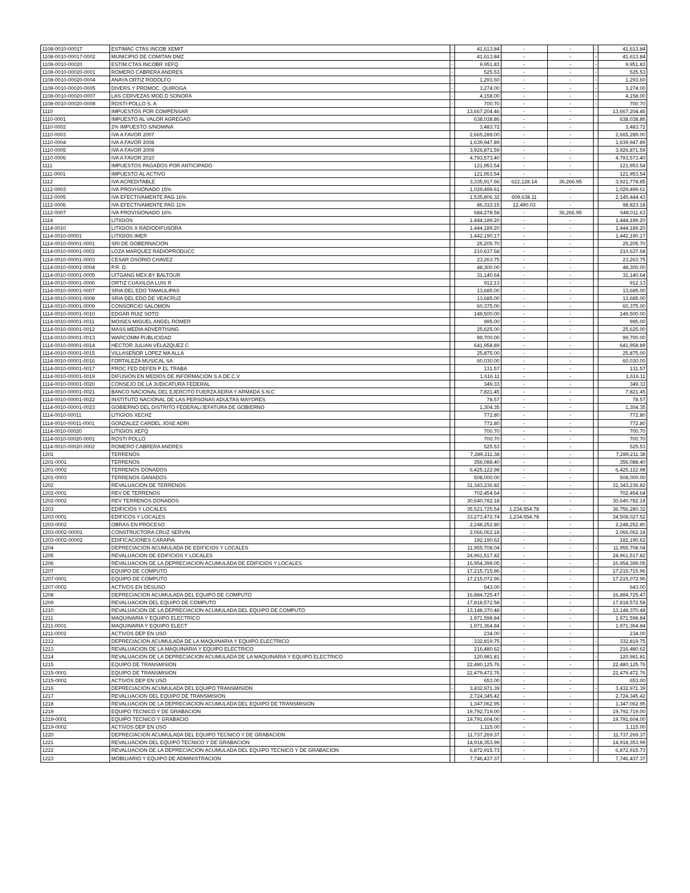| 1108-0010-00017 | ESTIMAC CTAS INCOB XEMIT | - | 41,613.84 | - | - | - | 41,613.84 |
| 1108-0010-00017-0002 | MUNICIPIO DE COMITAN DMZ | - | 41,613.84 | - | - | - | 41,613.84 |
| 1108-0010-00020 | ESTIM CTAS INCOBR XEFQ | - | 9,951.83 | - | - | - | 9,951.83 |
| 1108-0010-00020-0001 | ROMERO CABRERA ANDRES | - | 525.53 | - | - | - | 525.53 |
| 1108-0010-00020-0004 | ANAYA ORTIZ RODOLFO | - | 1,293.60 | - | - | - | 1,293.60 |
| 1108-0010-00020-0005 | DIVERS.Y PROMOC. QUIROGA | - | 3,274.00 | - | - | - | 3,274.00 |
| 1108-0010-00020-0007 | LAS CERVEZAS MOD.D SONORA | - | 4,158.00 | - | - | - | 4,158.00 |
| 1108-0010-00020-0008 | ROSTI-POLLO S. A | - | 700.70 | - | - | - | 700.70 |
| 1110 | IMPUESTOS POR COMPENSAR | | 13,667,204.46 | - | - | | 13,667,204.46 |
| 1110-0001 | IMPUESTO AL VALOR AGREGAO | | 638,038.86 | - | - | | 638,038.86 |
| 1110-0002 | 2% IMPUESTO S/NOMINA | | 3,483.72 | - | - | | 3,483.72 |
| 1110-0003 | IVA A FAVOR 2007 | | 2,665,289.00 | - | - | | 2,665,289.00 |
| 1110-0004 | IVA A FAVOR 2008 | | 1,639,947.89 | - | - | | 1,639,947.89 |
| 1110-0005 | IVA A FAVOR 2009 | | 3,926,871.59 | - | - | | 3,926,871.59 |
| 1110-0006 | IVA A FAVOR 2010 | | 4,793,573.40 | - | - | | 4,793,573.40 |
| 1111 | IMPUESTOS PAGADOS POR ANTICIPADO | | 121,953.54 | - | - | | 121,953.54 |
| 1111-0001 | IMPUESTO AL ACTIVO | | 121,953.54 | - | - | | 121,953.54 |
| 1112 | IVA ACREDITABLE | | 3,335,917.66 | 622,128.14 | 36,266.95 | | 3,921,778.85 |
| 1112-0003 | IVA PROVISIONADO 15% | | 1,029,499.61 | - | - | | 1,029,499.61 |
| 1112-0005 | IVA EFECTIVAMENTE PAG 16% | | 1,535,806.32 | 609,638.11 | - | | 2,145,444.43 |
| 1112-0006 | IVA EFECTIVAMENTE PAG 11% | | 86,333.15 | 12,490.03 | - | | 98,823.18 |
| 1112-0007 | IVA PROVISIONADO 16% | | 684,278.58 | - | 36,266.95 | | 648,011.63 |
| 1114 | LITIGIOS | | 1,444,189.20 | - | - | | 1,444,189.20 |
| 1114-0010 | LITIGIOS X RADIODIFUSORA | | 1,444,189.20 | - | - | | 1,444,189.20 |
| 1114-0010-00001 | LITIGIOS IMER | | 1,442,190.17 | - | - | | 1,442,190.17 |
| 1114-0010-00001-0001 | SRI DE GOBERNACION | | 25,205.70 | - | - | | 25,205.70 |
| 1114-0010-00001-0002 | LOZA MARQUEZ RADIOPRODUCC | | 210,637.68 | - | - | | 210,637.68 |
| 1114-0010-00001-0003 | CESAR OSORIO CHAVEZ | | 23,263.75 | - | - | | 23,263.75 |
| 1114-0010-00001-0004 | P.R. D. | | 48,300.00 | - | - | | 48,300.00 |
| 1114-0010-00001-0005 | UITGANG MEX BY BALTOUR | | 31,140.64 | - | - | | 31,140.64 |
| 1114-0010-00001-0006 | ORTIZ CUAXILOA LUIS R | | 912.13 | - | - | | 912.13 |
| 1114-0010-00001-0007 | SRIA DEL EDO TAMAULIPAS | | 13,685.00 | - | - | | 13,685.00 |
| 1114-0010-00001-0008 | SRIA DEL EDO DE VEACRUZ | | 13,685.00 | - | - | | 13,685.00 |
| 1114-0010-00001-0009 | CONSORCIO SALOMON | | 60,375.00 | - | - | | 60,375.00 |
| 1114-0010-00001-0010 | EDGAR RUIZ SOTO | | 149,500.00 | - | - | | 149,500.00 |
| 1114-0010-00001-0011 | MOISES MIGUEL ANGEL ROMER | | 995.00 | - | - | | 995.00 |
| 1114-0010-00001-0012 | MASS MEDIA ADVERTISING | | 25,625.00 | - | - | | 25,625.00 |
| 1114-0010-00001-0013 | WARCOMM PUBLICIDAD | | 99,700.00 | - | - | | 99,700.00 |
| 1114-0010-00001-0014 | HECTOR JULIAN VELAZQUEZ C | | 641,958.89 | - | - | | 641,958.89 |
| 1114-0010-00001-0015 | VILLASEÑOR LOPEZ MA ALLA | | 25,875.00 | - | - | | 25,875.00 |
| 1114-0010-00001-0016 | FORTALEZA MUSICAL SA | | 60,030.00 | - | - | | 60,030.00 |
| 1114-0010-00001-0017 | PROC FED DEFEN P EL TRABA | | 131.57 | - | - | | 131.57 |
| 1114-0010-00001-0019 | DIFUSION EN MEDIOS DE INFORMACION S.A DE C.V | | 1,616.11 | - | - | | 1,616.11 |
| 1114-0010-00001-0020 | CONSEJO DE LA JUDICATURA FEDERAL | | 349.33 | - | - | | 349.33 |
| 1114-0010-00001-0021 | BANCO NACIONAL DEL EJERCITO FUERZA AERIA Y ARMADA S.N.C | | 7,821.45 | - | - | | 7,821.45 |
| 1114-0010-00001-0022 | INSTITUTO NACIONAL DE LAS PERSONAS ADULTAS MAYORES | | 78.57 | - | - | | 78.57 |
| 1114-0010-00001-0023 | GOBIERNO DEL DISTRITO FEDERAL/JEFATURA DE GOBIERNO | | 1,304.35 | - | - | | 1,304.35 |
| 1114-0010-00011 | LITIGIOS XECHZ | | 772.80 | - | - | | 772.80 |
| 1114-0010-00011-0001 | GONZALEZ CARDEL JOSE ADRI | | 772.80 | - | - | | 772.80 |
| 1114-0010-00020 | LITIGIOS XEFQ | | 700.70 | - | - | | 700.70 |
| 1114-0010-00020-0001 | ROSTI POLLO | | 700.70 | - | - | | 700.70 |
| 1114-0010-00020-0002 | ROMERO CABRERA ANDRES | | 525.53 | - | - | | 525.53 |
| 1201 | TERRENOS | | 7,289,211.38 | - | - | | 7,289,211.38 |
| 1201-0001 | TERRENOS | | 356,088.40 | - | - | | 356,088.40 |
| 1201-0002 | TERRENOS DONADOS | | 6,425,122.98 | - | - | | 6,425,122.98 |
| 1201-0003 | TERRENOS GANADOS | | 508,000.00 | - | - | | 508,000.00 |
| 1202 | REVALUACION DE TERRENOS | | 31,343,236.82 | - | - | | 31,343,236.82 |
| 1202-0001 | REV DE TERRENOS | | 702,454.64 | - | - | | 702,454.64 |
| 1202-0002 | REV TERRENOS DONADOS | | 30,640,782.18 | - | - | | 30,640,782.18 |
| 1203 | EDIFICIOS Y LOCALES | | 35,521,725.54 | 1,234,554.78 | - | | 36,756,280.32 |
| 1203-0001 | EDIFICOS Y LOCALES | | 33,273,472.74 | 1,234,554.78 | - | | 34,508,027.52 |
| 1203-0002 | OBRAS EN PROCESO | | 2,248,252.80 | - | - | | 2,248,252.80 |
| 1203-0002-00001 | CONSTRUCTORA CRUZ SERVIN | | 2,066,062.18 | - | - | | 2,066,062.18 |
| 1203-0002-00002 | EDIFICACIONES CARAPIA | | 182,190.62 | - | - | | 182,190.62 |
| 1204 | DEPRECIACION ACUMULADA DE EDIFICIOS Y LOCALES | - | 11,955,708.04 | - | - | - | 11,955,708.04 |
| 1205 | REVALUACION DE EDIFICIOS Y LOCALES | | 24,961,517.82 | - | - | | 24,961,517.82 |
| 1206 | REVALUACION DE LA DEPRECIACION ACUMULADA DE EDIFICIOS Y LOCALES | - | 16,954,399.05 | - | - | - | 16,954,399.05 |
| 1207 | EQUIPO DE COMPUTO | | 17,215,715.96 | - | - | | 17,215,715.96 |
| 1207-0001 | EQUIPO DE COMPUTO | | 17,215,072.96 | - | - | | 17,215,072.96 |
| 1207-0002 | ACTIVOS EN DESUSO | | 643.00 | - | - | | 643.00 |
| 1208 | DEPRECIACION ACUMULADA DEL EQUIPO DE COMPUTO | - | 16,884,725.47 | - | - | - | 16,884,725.47 |
| 1209 | REVALUACION DEL EQUIPO DE COMPUTO | | 17,818,572.58 | - | - | | 17,818,572.58 |
| 1210 | REVALUACION DE LA DEPRECIACION ACUMULADA DEL EQUIPO DE COMPUTO | - | 13,148,370.48 | - | - | - | 13,148,370.48 |
| 1211 | MAQUINARIA Y EQUIPO ELECTRICO | | 1,971,598.84 | - | - | | 1,971,598.84 |
| 1211-0001 | MAQUINARIA Y EQUIPO ELECT | | 1,971,364.84 | - | - | | 1,971,364.84 |
| 1211-0002 | ACTIVOS DEP EN USO | | 234.00 | - | - | | 234.00 |
| 1212 | DEPRECIACION ACUMULADA DE LA MAQUINARIA Y EQUIPO ELECTRICO | - | 332,819.75 | - | - | - | 332,819.75 |
| 1213 | REVALUACION DE LA MAQUINARIA Y EQUIPO ELECTRICO | | 216,480.62 | - | - | | 216,480.62 |
| 1214 | REVALUACION DE LA DEPRECIACION ACUMULADA DE LA MAQUINARIA Y EQUIPO ELECTRICO | - | 120,981.81 | - | - | - | 120,981.81 |
| 1215 | EQUIPO DE TRANSMISION | | 22,480,125.76 | - | - | | 22,480,125.76 |
| 1215-0001 | EQUIPO DE TRANSMISION | | 22,479,472.76 | - | - | | 22,479,472.76 |
| 1215-0002 | ACTIVOS DEP EN USO | | 653.00 | - | - | | 653.00 |
| 1216 | DEPRECIACION ACUMULADA DEL EQUIPO TRANSMISION | - | 3,432,971.39 | - | - | - | 3,432,971.39 |
| 1217 | REVALUACION DEL EQUIPO DE TRANSMISION | | 2,724,345.42 | - | - | | 2,724,345.42 |
| 1218 | REVALUACION DE LA DEPRECIACION ACUMULADA DEL EQUIPO DE TRANSMISION | - | 1,347,062.95 | - | - | - | 1,347,062.95 |
| 1219 | EQUIPO TECNICO Y DE GRABACION | | 19,792,719.00 | - | - | | 19,792,719.00 |
| 1219-0001 | EQUIPO TECNICO Y GRABACIO | | 19,791,604.00 | - | - | | 19,791,604.00 |
| 1219-0002 | ACTIVOS DEP EN USO | | 1,115.00 | - | - | | 1,115.00 |
| 1220 | DEPRECIACION ACUMULADA DEL EQUIPO TECNICO Y DE GRABACION | - | 11,737,269.37 | - | - | - | 11,737,269.37 |
| 1221 | REVALUACION DEL EQUIPO TECNICO Y DE GRABACION | | 14,918,353.99 | - | - | | 14,918,353.99 |
| 1222 | REVALUACION DE LA DEPRECIACION ACUMULADA DEL EQUIPO TECNICO Y DE GRABACION | - | 6,872,915.73 | - | - | - | 6,872,915.73 |
| 1223 | MOBILIARIO Y EQUIPO DE ADMINISTRACION | | 7,746,437.37 | - | - | | 7,746,437.37 |